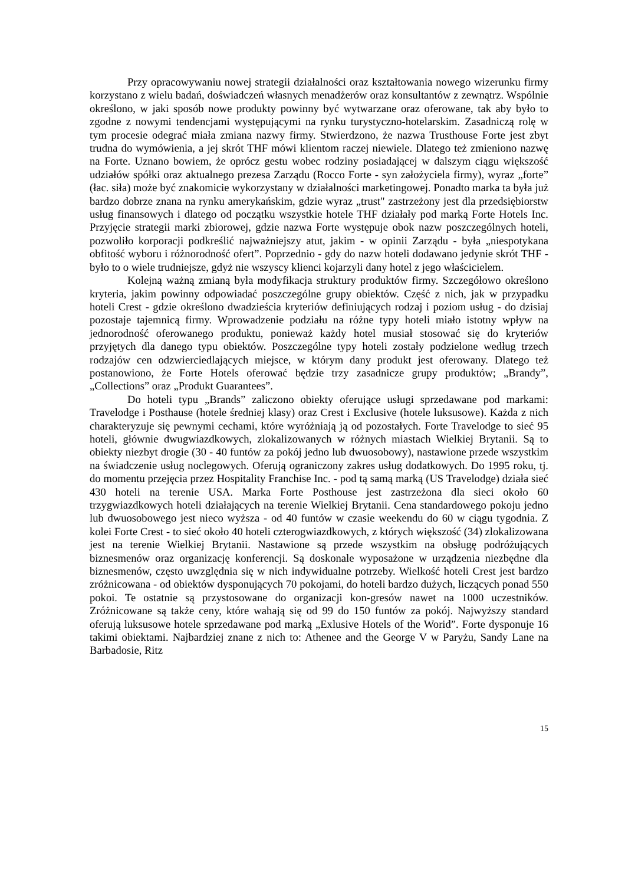Przy opracowywaniu nowej strategii działalności oraz kształtowania nowego wizerunku firmy korzystano z wielu badań, doświadczeń własnych menadżerów oraz konsultantów z zewnątrz. Wspólnie określono, w jaki sposób nowe produkty powinny być wytwarzane oraz oferowane, tak aby było to zgodne z nowymi tendencjami występującymi na rynku turystyczno-hotelarskim. Zasadniczą rolę w tym procesie odegrać miała zmiana nazwy firmy. Stwierdzono, że nazwa Trusthouse Forte jest zbyt trudna do wymówienia, a jej skrót THF mówi klientom raczej niewiele. Dlatego też zmieniono nazwę na Forte. Uznano bowiem, że oprócz gestu wobec rodziny posiadającej w dalszym ciągu większość udziałów spółki oraz aktualnego prezesa Zarządu (Rocco Forte - syn założyciela firmy), wyraz „forte” (łac. siła) może być znakomicie wykorzystany w działalności marketingowej. Ponadto marka ta była już bardzo dobrze znana na rynku amerykańskim, gdzie wyraz „trust" zastrzeżony jest dla przedsiębiorstw usług finansowych i dlatego od początku wszystkie hotele THF działały pod marką Forte Hotels Inc. Przyjęcie strategii marki zbiorowej, gdzie nazwa Forte występuje obok nazw poszczególnych hoteli, pozwoliło korporacji podkreślić najważniejszy atut, jakim - w opinii Zarządu - była „niespotykana obfitość wyboru i różnorodność ofert”. Poprzednio - gdy do nazw hoteli dodawano jedynie skrót THF - było to o wiele trudniejsze, gdyż nie wszyscy klienci kojarzyli dany hotel z jego właścicielem.
Kolejną ważną zmianą była modyfikacja struktury produktów firmy. Szczegółowo określono kryteria, jakim powinny odpowiadać poszczególne grupy obiektów. Część z nich, jak w przypadku hoteli Crest - gdzie określono dwadzieścia kryteriów definiujących rodzaj i poziom usług - do dzisiaj pozostaje tajemnicą firmy. Wprowadzenie podziału na różne typy hoteli miało istotny wpływ na jednorodność oferowanego produktu, ponieważ każdy hotel musiał stosować się do kryteriów przyjętych dla danego typu obiektów. Poszczególne typy hoteli zostały podzielone według trzech rodzajów cen odzwierciedlających miejsce, w którym dany produkt jest oferowany. Dlatego też postanowiono, że Forte Hotels oferować będzie trzy zasadnicze grupy produktów; „Brandy”, „Collections” oraz „Produkt Guarantees”.
Do hoteli typu „Brands” zaliczono obiekty oferujące usługi sprzedawane pod markami: Travelodge i Posthause (hotele średniej klasy) oraz Crest i Exclusive (hotele luksusowe). Każda z nich charakteryzuje się pewnymi cechami, które wyróżniają ją od pozostałych. Forte Travelodge to sieć 95 hoteli, głównie dwugwiazdkowych, zlokalizowanych w różnych miastach Wielkiej Brytanii. Są to obiekty niezbyt drogie (30 - 40 funtów za pokój jedno lub dwuosobowy), nastawione przede wszystkim na świadczenie usług noclegowych. Oferują ograniczony zakres usług dodatkowych. Do 1995 roku, tj. do momentu przejęcia przez Hospitality Franchise Inc. - pod tą samą marką (US Travelodge) działa sieć 430 hoteli na terenie USA. Marka Forte Posthouse jest zastrzeżona dla sieci około 60 trzygwiazdkowych hoteli działających na terenie Wielkiej Brytanii. Cena standardowego pokoju jedno lub dwuosobowego jest nieco wyższa - od 40 funtów w czasie weekendu do 60 w ciągu tygodnia. Z kolei Forte Crest - to sieć około 40 hoteli czterogwiazdkowych, z których większość (34) zlokalizowana jest na terenie Wielkiej Brytanii. Nastawione są przede wszystkim na obsługę podróżujących biznesmenów oraz organizację konferencji. Są doskonale wyposażone w urządzenia niezbędne dla biznesmenów, często uwzględnia się w nich indywidualne potrzeby. Wielkość hoteli Crest jest bardzo zróżnicowana - od obiektów dysponujących 70 pokojami, do hoteli bardzo dużych, liczących ponad 550 pokoi. Te ostatnie są przystosowane do organizacji kon-gresów nawet na 1000 uczestników. Zróżnicowane są także ceny, które wahają się od 99 do 150 funtów za pokój. Najwyższy standard oferują luksusowe hotele sprzedawane pod marką „Exlusive Hotels of the Worid”. Forte dysponuje 16 takimi obiektami. Najbardziej znane z nich to: Athenee and the George V w Paryżu, Sandy Lane na Barbadosie, Ritz
15